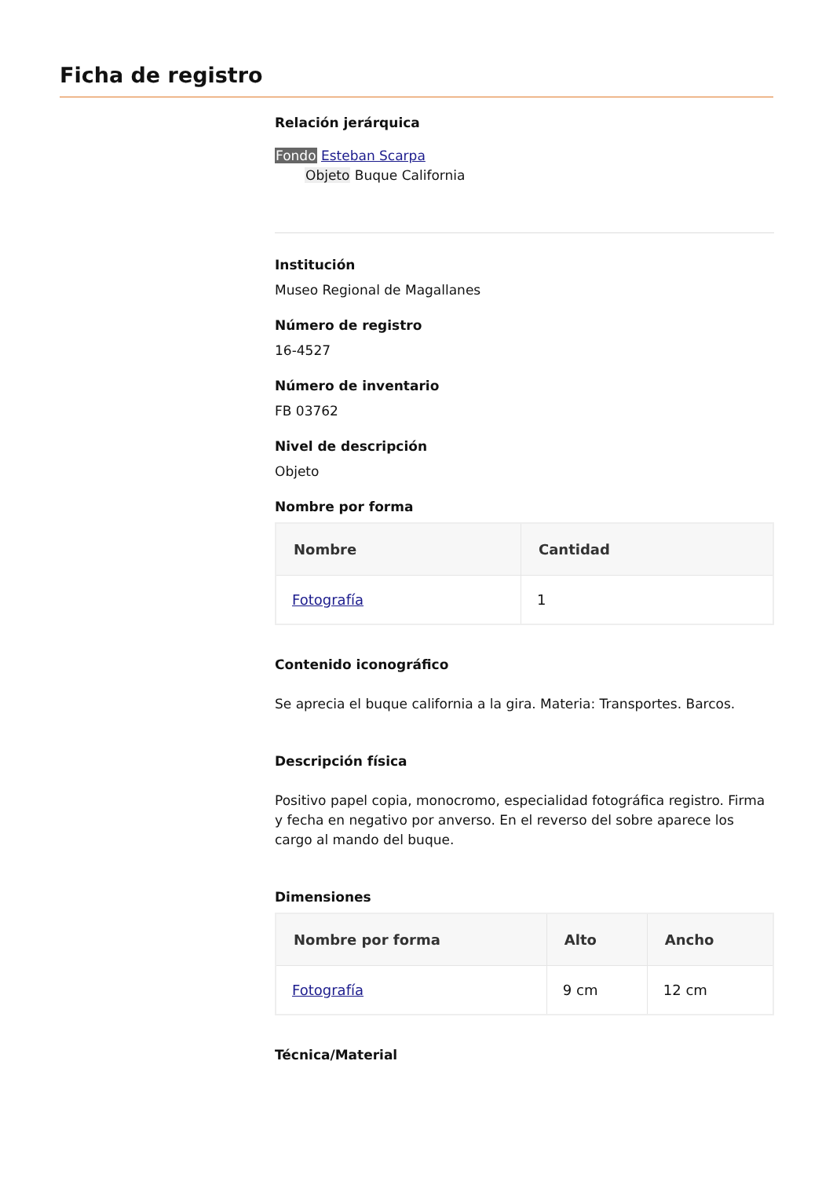Ficha de registro
Relación jerárquica
Fondo Esteban Scarpa
Objeto Buque California
Institución
Museo Regional de Magallanes
Número de registro
16-4527
Número de inventario
FB 03762
Nivel de descripción
Objeto
Nombre por forma
| Nombre | Cantidad |
| --- | --- |
| Fotografía | 1 |
Contenido iconográfico
Se aprecia el buque california a la gira. Materia: Transportes. Barcos.
Descripción física
Positivo papel copia, monocromo, especialidad fotográfica registro. Firma y fecha en negativo por anverso. En el reverso del sobre aparece los cargo al mando del buque.
Dimensiones
| Nombre por forma | Alto | Ancho |
| --- | --- | --- |
| Fotografía | 9 cm | 12 cm |
Técnica/Material